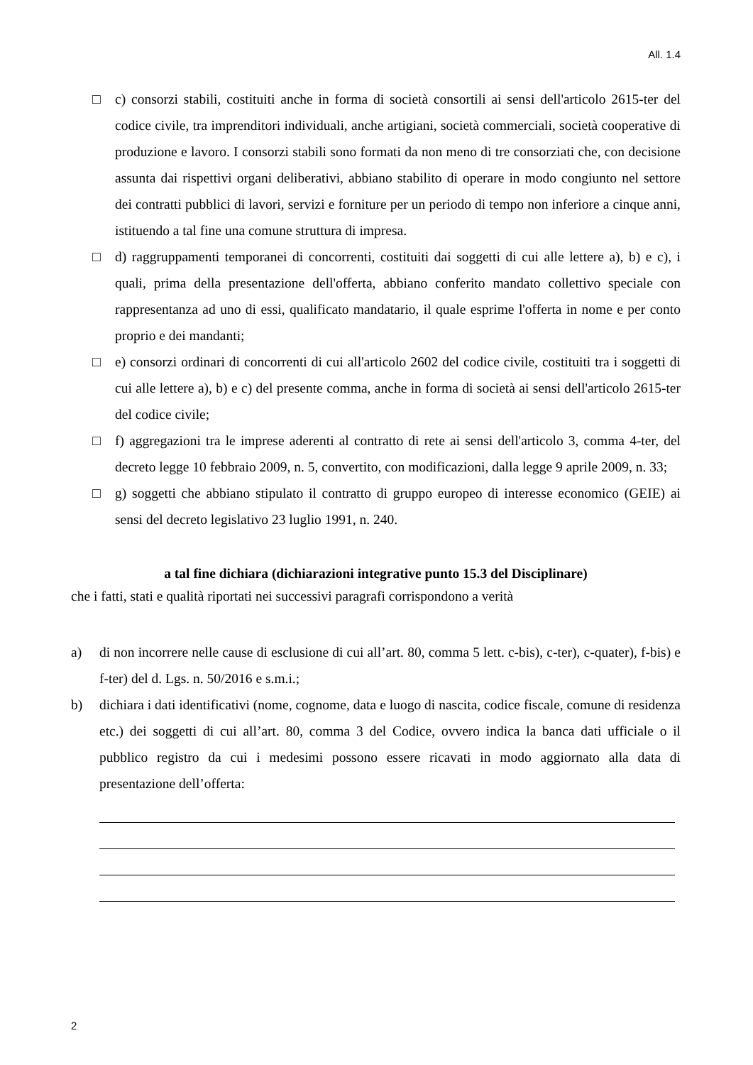All. 1.4
□ c) consorzi stabili, costituiti anche in forma di società consortili ai sensi dell'articolo 2615-ter del codice civile, tra imprenditori individuali, anche artigiani, società commerciali, società cooperative di produzione e lavoro. I consorzi stabili sono formati da non meno di tre consorziati che, con decisione assunta dai rispettivi organi deliberativi, abbiano stabilito di operare in modo congiunto nel settore dei contratti pubblici di lavori, servizi e forniture per un periodo di tempo non inferiore a cinque anni, istituendo a tal fine una comune struttura di impresa.
□ d) raggruppamenti temporanei di concorrenti, costituiti dai soggetti di cui alle lettere a), b) e c), i quali, prima della presentazione dell'offerta, abbiano conferito mandato collettivo speciale con rappresentanza ad uno di essi, qualificato mandatario, il quale esprime l'offerta in nome e per conto proprio e dei mandanti;
□ e) consorzi ordinari di concorrenti di cui all'articolo 2602 del codice civile, costituiti tra i soggetti di cui alle lettere a), b) e c) del presente comma, anche in forma di società ai sensi dell'articolo 2615-ter del codice civile;
□ f) aggregazioni tra le imprese aderenti al contratto di rete ai sensi dell'articolo 3, comma 4-ter, del decreto legge 10 febbraio 2009, n. 5, convertito, con modificazioni, dalla legge 9 aprile 2009, n. 33;
□ g) soggetti che abbiano stipulato il contratto di gruppo europeo di interesse economico (GEIE) ai sensi del decreto legislativo 23 luglio 1991, n. 240.
a tal fine dichiara (dichiarazioni integrative punto 15.3 del Disciplinare)
che i fatti, stati e qualità riportati nei successivi paragrafi corrispondono a verità
a) di non incorrere nelle cause di esclusione di cui all’art. 80, comma 5 lett. c-bis), c-ter), c-quater), f-bis) e f-ter) del d. Lgs. n. 50/2016 e s.m.i.;
b) dichiara i dati identificativi (nome, cognome, data e luogo di nascita, codice fiscale, comune di residenza etc.) dei soggetti di cui all’art. 80, comma 3 del Codice, ovvero indica la banca dati ufficiale o il pubblico registro da cui i medesimi possono essere ricavati in modo aggiornato alla data di presentazione dell’offerta:
2